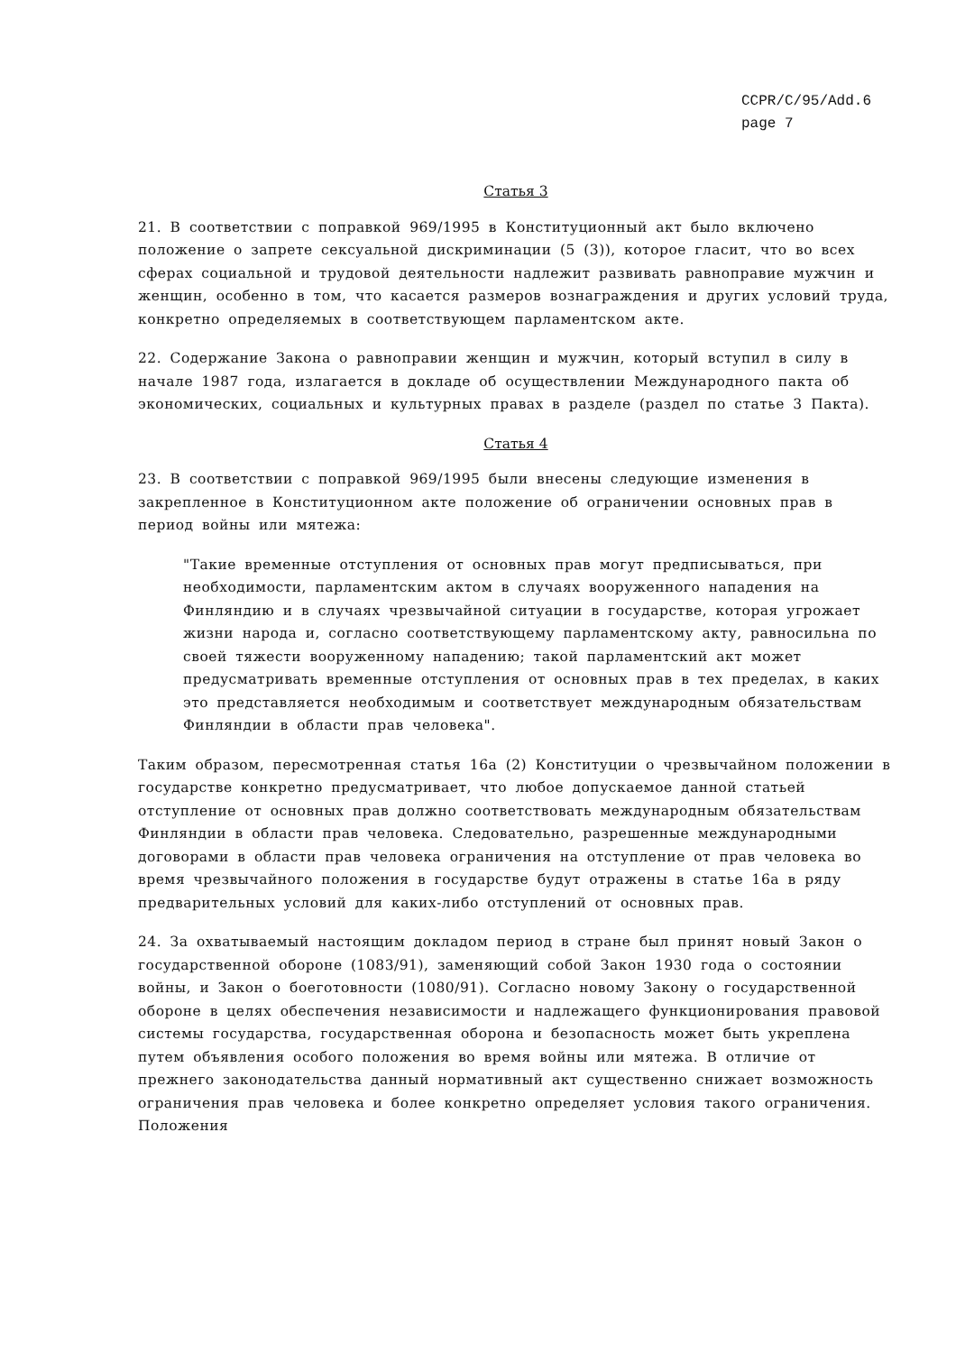CCPR/C/95/Add.6
page 7
Статья 3
21. В соответствии с поправкой 969/1995 в Конституционный акт было включено положение о запрете сексуальной дискриминации (5 (3)), которое гласит, что во всех сферах социальной и трудовой деятельности надлежит развивать равноправие мужчин и женщин, особенно в том, что касается размеров вознаграждения и других условий труда, конкретно определяемых в соответствующем парламентском акте.
22. Содержание Закона о равноправии женщин и мужчин, который вступил в силу в начале 1987 года, излагается в докладе об осуществлении Международного пакта об экономических, социальных и культурных правах в разделе (раздел по статье 3 Пакта).
Статья 4
23. В соответствии с поправкой 969/1995 были внесены следующие изменения в закрепленное в Конституционном акте положение об ограничении основных прав в период войны или мятежа:
"Такие временные отступления от основных прав могут предписываться, при необходимости, парламентским актом в случаях вооруженного нападения на Финляндию и в случаях чрезвычайной ситуации в государстве, которая угрожает жизни народа и, согласно соответствующему парламентскому акту, равносильна по своей тяжести вооруженному нападению; такой парламентский акт может предусматривать временные отступления от основных прав в тех пределах, в каких это представляется необходимым и соответствует международным обязательствам Финляндии в области прав человека".
Таким образом, пересмотренная статья 16а (2) Конституции о чрезвычайном положении в государстве конкретно предусматривает, что любое допускаемое данной статьей отступление от основных прав должно соответствовать международным обязательствам Финляндии в области прав человека. Следовательно, разрешенные международными договорами в области прав человека ограничения на отступление от прав человека во время чрезвычайного положения в государстве будут отражены в статье 16а в ряду предварительных условий для каких-либо отступлений от основных прав.
24. За охватываемый настоящим докладом период в стране был принят новый Закон о государственной обороне (1083/91), заменяющий собой Закон 1930 года о состоянии войны, и Закон о боеготовности (1080/91). Согласно новому Закону о государственной обороне в целях обеспечения независимости и надлежащего функционирования правовой системы государства, государственная оборона и безопасность может быть укреплена путем объявления особого положения во время войны или мятежа. В отличие от прежнего законодательства данный нормативный акт существенно снижает возможность ограничения прав человека и более конкретно определяет условия такого ограничения. Положения